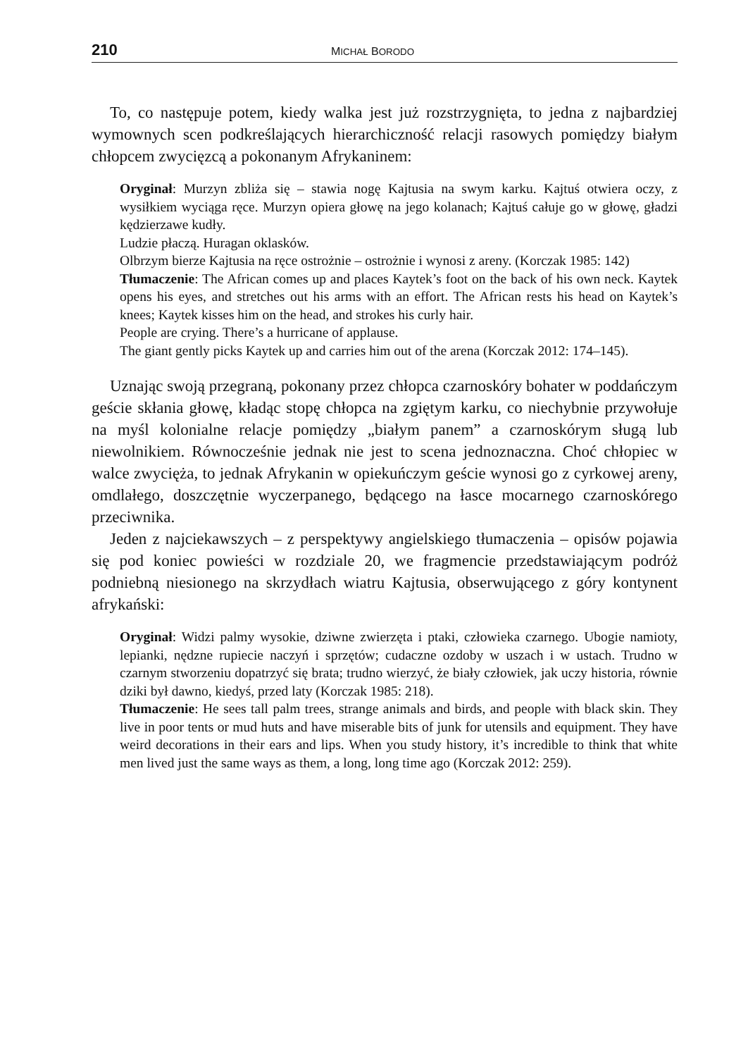210 MICHAŁ BORODO
To, co następuje potem, kiedy walka jest już rozstrzygnięta, to jedna z najbardziej wymownych scen podkreślających hierarchiczność relacji rasowych pomiędzy białym chłopcem zwycięzcą a pokonanym Afrykaninem:
Oryginał: Murzyn zbliża się – stawia nogę Kajtusia na swym karku. Kajtuś otwiera oczy, z wysiłkiem wyciąga ręce. Murzyn opiera głowę na jego kolanach; Kajtuś całuje go w głowę, gładzi kędzierzawe kudły.
Ludzie płaczą. Huragan oklasków.
Olbrzym bierze Kajtusia na ręce ostrożnie – ostrożnie i wynosi z areny. (Korczak 1985: 142)
Tłumaczenie: The African comes up and places Kaytek’s foot on the back of his own neck. Kaytek opens his eyes, and stretches out his arms with an effort. The African rests his head on Kaytek’s knees; Kaytek kisses him on the head, and strokes his curly hair.
People are crying. There’s a hurricane of applause.
The giant gently picks Kaytek up and carries him out of the arena (Korczak 2012: 174–145).
Uznając swoją przegraną, pokonany przez chłopca czarnoskóry bohater w poddańczym geście skłania głowę, kładąc stopę chłopca na zgiętym karku, co niechybnie przywołuje na myśl kolonialne relacje pomiędzy „białym panem” a czarnoskórym sługą lub niewolnikiem. Równocześnie jednak nie jest to scena jednoznaczna. Choć chłopiec w walce zwycięża, to jednak Afrykanin w opiekuńczym geście wynosi go z cyrkowej areny, omdlałego, doszczętnie wyczerpanego, będącego na łasce mocarnego czarnoskórego przeciwnika.
Jeden z najciekawszych – z perspektywy angielskiego tłumaczenia – opisów pojawia się pod koniec powieści w rozdziale 20, we fragmencie przedstawiającym podróż podniebną niesionego na skrzydłach wiatru Kajtusia, obserwującego z góry kontynent afrykański:
Oryginał: Widzi palmy wysokie, dziwne zwierzęta i ptaki, człowieka czarnego. Ubogie namioty, lepianki, nędzne rupiecie naczyń i sprzętów; cudaczne ozdoby w uszach i w ustach. Trudno w czarnym stworzeniu dopatrzyć się brata; trudno wierzyć, że biały człowiek, jak uczy historia, równie dziki był dawno, kiedyś, przed laty (Korczak 1985: 218).
Tłumaczenie: He sees tall palm trees, strange animals and birds, and people with black skin. They live in poor tents or mud huts and have miserable bits of junk for utensils and equipment. They have weird decorations in their ears and lips. When you study history, it’s incredible to think that white men lived just the same ways as them, a long, long time ago (Korczak 2012: 259).